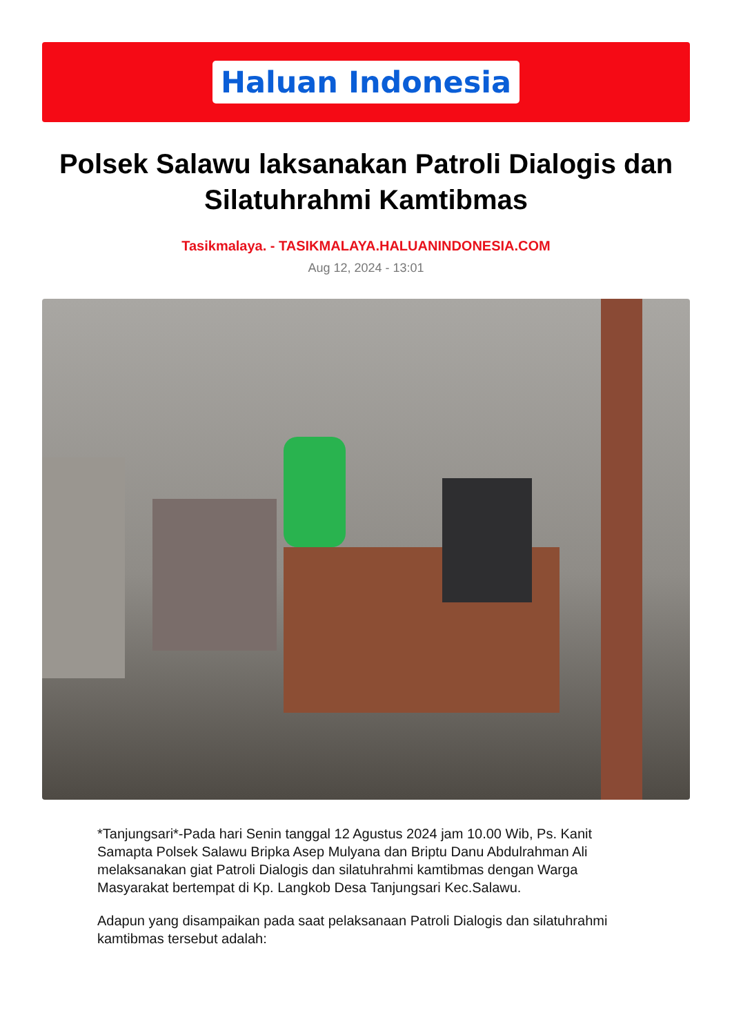Haluan Indonesia
Polsek Salawu laksanakan Patroli Dialogis dan Silatuhrahmi Kamtibmas
Tasikmalaya. - TASIKMALAYA.HALUANINDONESIA.COM
Aug 12, 2024 - 13:01
*Tanjungsari*-Pada hari Senin tanggal 12 Agustus 2024 jam 10.00 Wib, Ps. Kanit Samapta Polsek Salawu Bripka Asep Mulyana dan Briptu Danu Abdulrahman Ali melaksanakan giat Patroli Dialogis dan silatuhrahmi kamtibmas dengan Warga Masyarakat bertempat di Kp. Langkob Desa Tanjungsari Kec.Salawu.
Adapun yang disampaikan pada saat pelaksanaan Patroli Dialogis dan silatuhrahmi kamtibmas tersebut adalah: